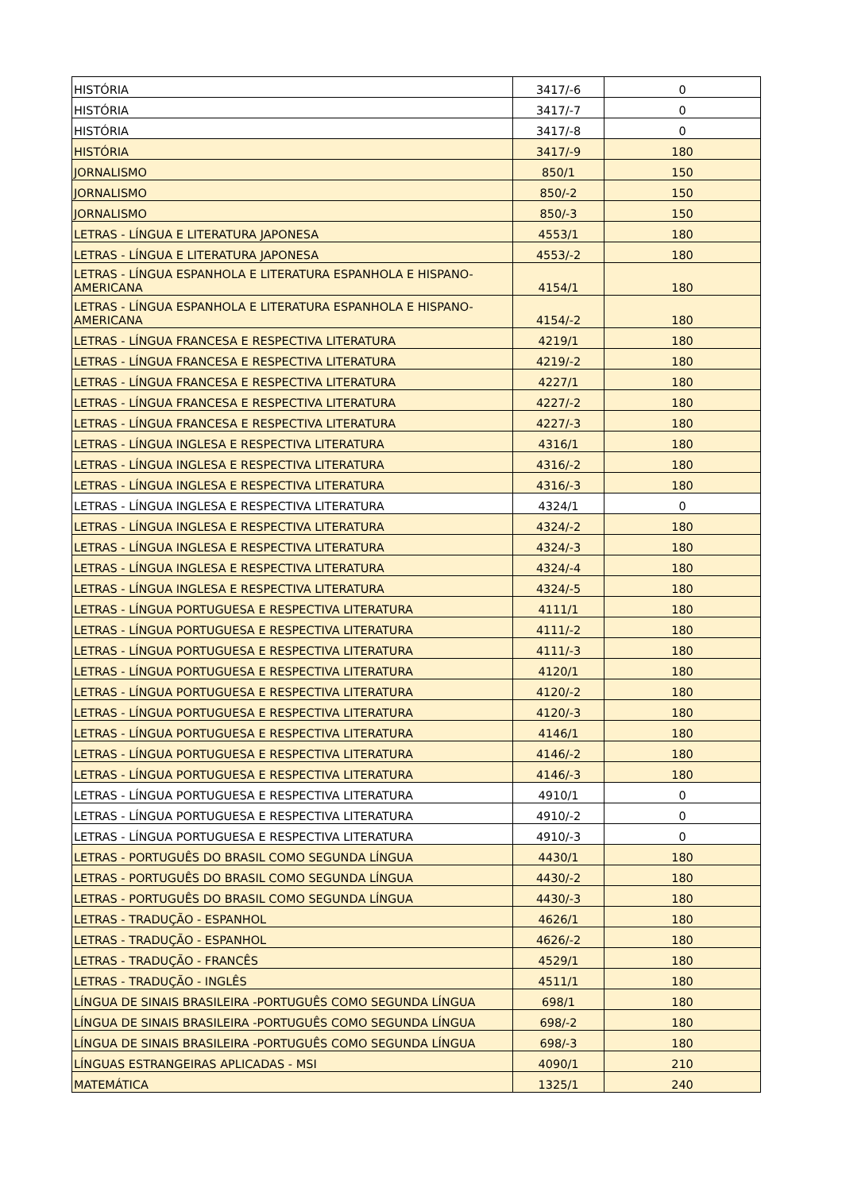| HISTÓRIA | 3417/-6 | 0 |
| HISTÓRIA | 3417/-7 | 0 |
| HISTÓRIA | 3417/-8 | 0 |
| HISTÓRIA | 3417/-9 | 180 |
| JORNALISMO | 850/1 | 150 |
| JORNALISMO | 850/-2 | 150 |
| JORNALISMO | 850/-3 | 150 |
| LETRAS - LÍNGUA E LITERATURA JAPONESA | 4553/1 | 180 |
| LETRAS - LÍNGUA E LITERATURA JAPONESA | 4553/-2 | 180 |
| LETRAS - LÍNGUA ESPANHOLA E LITERATURA ESPANHOLA E HISPANO-AMERICANA | 4154/1 | 180 |
| LETRAS - LÍNGUA ESPANHOLA E LITERATURA ESPANHOLA E HISPANO-AMERICANA | 4154/-2 | 180 |
| LETRAS - LÍNGUA FRANCESA E RESPECTIVA LITERATURA | 4219/1 | 180 |
| LETRAS - LÍNGUA FRANCESA E RESPECTIVA LITERATURA | 4219/-2 | 180 |
| LETRAS - LÍNGUA FRANCESA E RESPECTIVA LITERATURA | 4227/1 | 180 |
| LETRAS - LÍNGUA FRANCESA E RESPECTIVA LITERATURA | 4227/-2 | 180 |
| LETRAS - LÍNGUA FRANCESA E RESPECTIVA LITERATURA | 4227/-3 | 180 |
| LETRAS - LÍNGUA INGLESA E RESPECTIVA LITERATURA | 4316/1 | 180 |
| LETRAS - LÍNGUA INGLESA E RESPECTIVA LITERATURA | 4316/-2 | 180 |
| LETRAS - LÍNGUA INGLESA E RESPECTIVA LITERATURA | 4316/-3 | 180 |
| LETRAS - LÍNGUA INGLESA E RESPECTIVA LITERATURA | 4324/1 | 0 |
| LETRAS - LÍNGUA INGLESA E RESPECTIVA LITERATURA | 4324/-2 | 180 |
| LETRAS - LÍNGUA INGLESA E RESPECTIVA LITERATURA | 4324/-3 | 180 |
| LETRAS - LÍNGUA INGLESA E RESPECTIVA LITERATURA | 4324/-4 | 180 |
| LETRAS - LÍNGUA INGLESA E RESPECTIVA LITERATURA | 4324/-5 | 180 |
| LETRAS - LÍNGUA PORTUGUESA E RESPECTIVA LITERATURA | 4111/1 | 180 |
| LETRAS - LÍNGUA PORTUGUESA E RESPECTIVA LITERATURA | 4111/-2 | 180 |
| LETRAS - LÍNGUA PORTUGUESA E RESPECTIVA LITERATURA | 4111/-3 | 180 |
| LETRAS - LÍNGUA PORTUGUESA E RESPECTIVA LITERATURA | 4120/1 | 180 |
| LETRAS - LÍNGUA PORTUGUESA E RESPECTIVA LITERATURA | 4120/-2 | 180 |
| LETRAS - LÍNGUA PORTUGUESA E RESPECTIVA LITERATURA | 4120/-3 | 180 |
| LETRAS - LÍNGUA PORTUGUESA E RESPECTIVA LITERATURA | 4146/1 | 180 |
| LETRAS - LÍNGUA PORTUGUESA E RESPECTIVA LITERATURA | 4146/-2 | 180 |
| LETRAS - LÍNGUA PORTUGUESA E RESPECTIVA LITERATURA | 4146/-3 | 180 |
| LETRAS - LÍNGUA PORTUGUESA E RESPECTIVA LITERATURA | 4910/1 | 0 |
| LETRAS - LÍNGUA PORTUGUESA E RESPECTIVA LITERATURA | 4910/-2 | 0 |
| LETRAS - LÍNGUA PORTUGUESA E RESPECTIVA LITERATURA | 4910/-3 | 0 |
| LETRAS - PORTUGUÊS DO BRASIL COMO SEGUNDA LÍNGUA | 4430/1 | 180 |
| LETRAS - PORTUGUÊS DO BRASIL COMO SEGUNDA LÍNGUA | 4430/-2 | 180 |
| LETRAS - PORTUGUÊS DO BRASIL COMO SEGUNDA LÍNGUA | 4430/-3 | 180 |
| LETRAS - TRADUÇÃO - ESPANHOL | 4626/1 | 180 |
| LETRAS - TRADUÇÃO - ESPANHOL | 4626/-2 | 180 |
| LETRAS - TRADUÇÃO - FRANCÊS | 4529/1 | 180 |
| LETRAS - TRADUÇÃO - INGLÊS | 4511/1 | 180 |
| LÍNGUA DE SINAIS BRASILEIRA -PORTUGUÊS COMO SEGUNDA LÍNGUA | 698/1 | 180 |
| LÍNGUA DE SINAIS BRASILEIRA -PORTUGUÊS COMO SEGUNDA LÍNGUA | 698/-2 | 180 |
| LÍNGUA DE SINAIS BRASILEIRA -PORTUGUÊS COMO SEGUNDA LÍNGUA | 698/-3 | 180 |
| LÍNGUAS ESTRANGEIRAS APLICADAS - MSI | 4090/1 | 210 |
| MATEMÁTICA | 1325/1 | 240 |